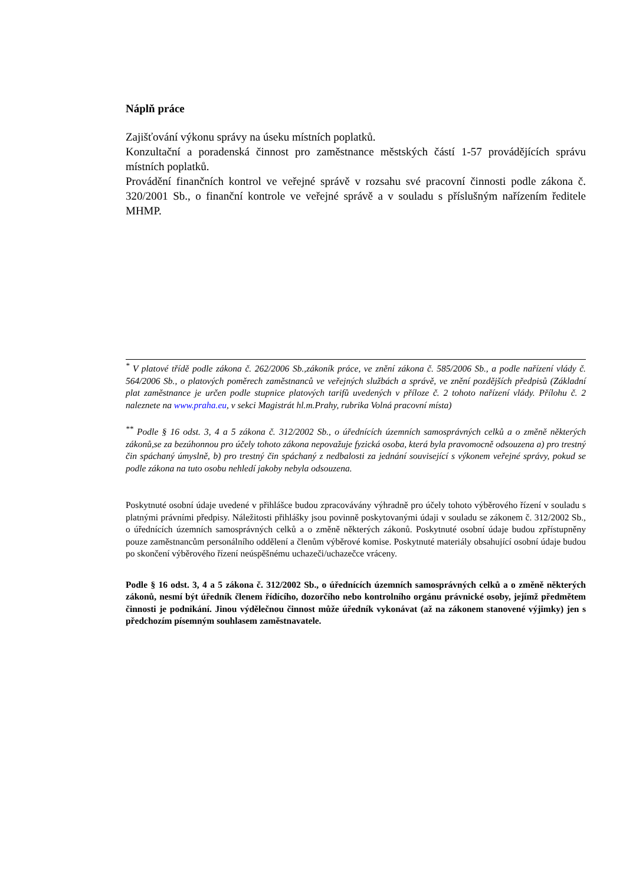Náplň práce
Zajišťování výkonu správy na úseku místních poplatků.
Konzultační a poradenská činnost pro zaměstnance městských částí 1-57 provádějících správu místních poplatků.
Provádění finančních kontrol ve veřejné správě v rozsahu své pracovní činnosti podle zákona č. 320/2001 Sb., o finanční kontrole ve veřejné správě a v souladu s příslušným nařízením ředitele MHMP.
<sup>*</sup> V platové třídě podle zákona č. 262/2006 Sb.,zákoník práce, ve znění zákona č. 585/2006 Sb., a podle nařízení vlády č. 564/2006 Sb., o platových poměrech zaměstnanců ve veřejných službách a správě, ve znění pozdějších předpisů (Základní plat zaměstnance je určen podle stupnice platových tarifů uvedených v příloze č. 2 tohoto nařízení vlády. Přílohu č. 2 naleznete na www.praha.eu, v sekci Magistrát hl.m.Prahy, rubrika Volná pracovní místa)
<sup>**</sup> Podle § 16 odst. 3, 4 a 5 zákona č. 312/2002 Sb., o úřednících územních samosprávných celků a o změně některých zákonů,se za bezúhonnou pro účely tohoto zákona nepovažuje fyzická osoba, která byla pravomocně odsouzena a) pro trestný čin spáchaný úmyslně, b) pro trestný čin spáchaný z nedbalosti za jednání související s výkonem veřejné správy, pokud se podle zákona na tuto osobu nehledí jakoby nebyla odsouzena.
Poskytnuté osobní údaje uvedené v přihlášce budou zpracovávány výhradně pro účely tohoto výběrového řízení v souladu s platnými právními předpisy. Náležitosti přihlášky jsou povinně poskytovanými údaji v souladu se zákonem č. 312/2002 Sb., o úřednících územních samosprávných celků a o změně některých zákonů. Poskytnuté osobní údaje budou zpřístupněny pouze zaměstnancům personálního oddělení a členům výběrové komise. Poskytnuté materiály obsahující osobní údaje budou po skončení výběrového řízení neúspěšnému uchazeči/uchazečce vráceny.
Podle § 16 odst. 3, 4 a 5 zákona č. 312/2002 Sb., o úřednících územních samosprávných celků a o změně některých zákonů, nesmí být úředník členem řídícího, dozorčího nebo kontrolního orgánu právnické osoby, jejímž předmětem činnosti je podnikání. Jinou výdělečnou činnost může úředník vykonávat (až na zákonem stanovené výjimky) jen s předchozím písemným souhlasem zaměstnavatele.